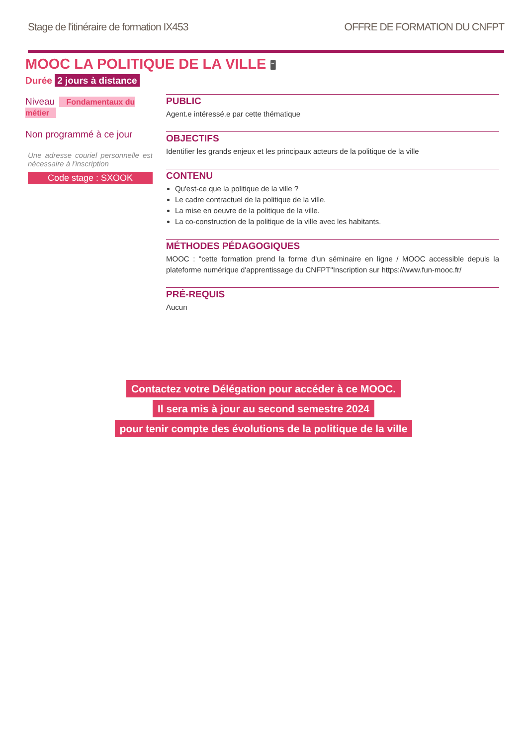Stage de l'itinéraire de formation IX453
OFFRE DE FORMATION DU CNFPT
MOOC LA POLITIQUE DE LA VILLE 🖥
Durée 2 jours à distance
Niveau Fondamentaux du métier
Non programmé à ce jour
Une adresse couriel personnelle est nécessaire à l'inscription
Code stage : SXOOK
PUBLIC
Agent.e intéressé.e par cette thématique
OBJECTIFS
Identifier les grands enjeux et les principaux acteurs de la politique de la ville
CONTENU
Qu'est-ce que la politique de la ville ?
Le cadre contractuel de la politique de la ville.
La mise en oeuvre de la politique de la ville.
La co-construction de la politique de la ville avec les habitants.
MÉTHODES PÉDAGOGIQUES
MOOC : "cette formation prend la forme d'un séminaire en ligne / MOOC accessible depuis la plateforme numérique d'apprentissage du CNFPT"Inscription sur https://www.fun-mooc.fr/
PRÉ-REQUIS
Aucun
Contactez votre Délégation pour accéder à ce MOOC.
Il sera mis à jour au second semestre 2024
pour tenir compte des évolutions de la politique de la ville